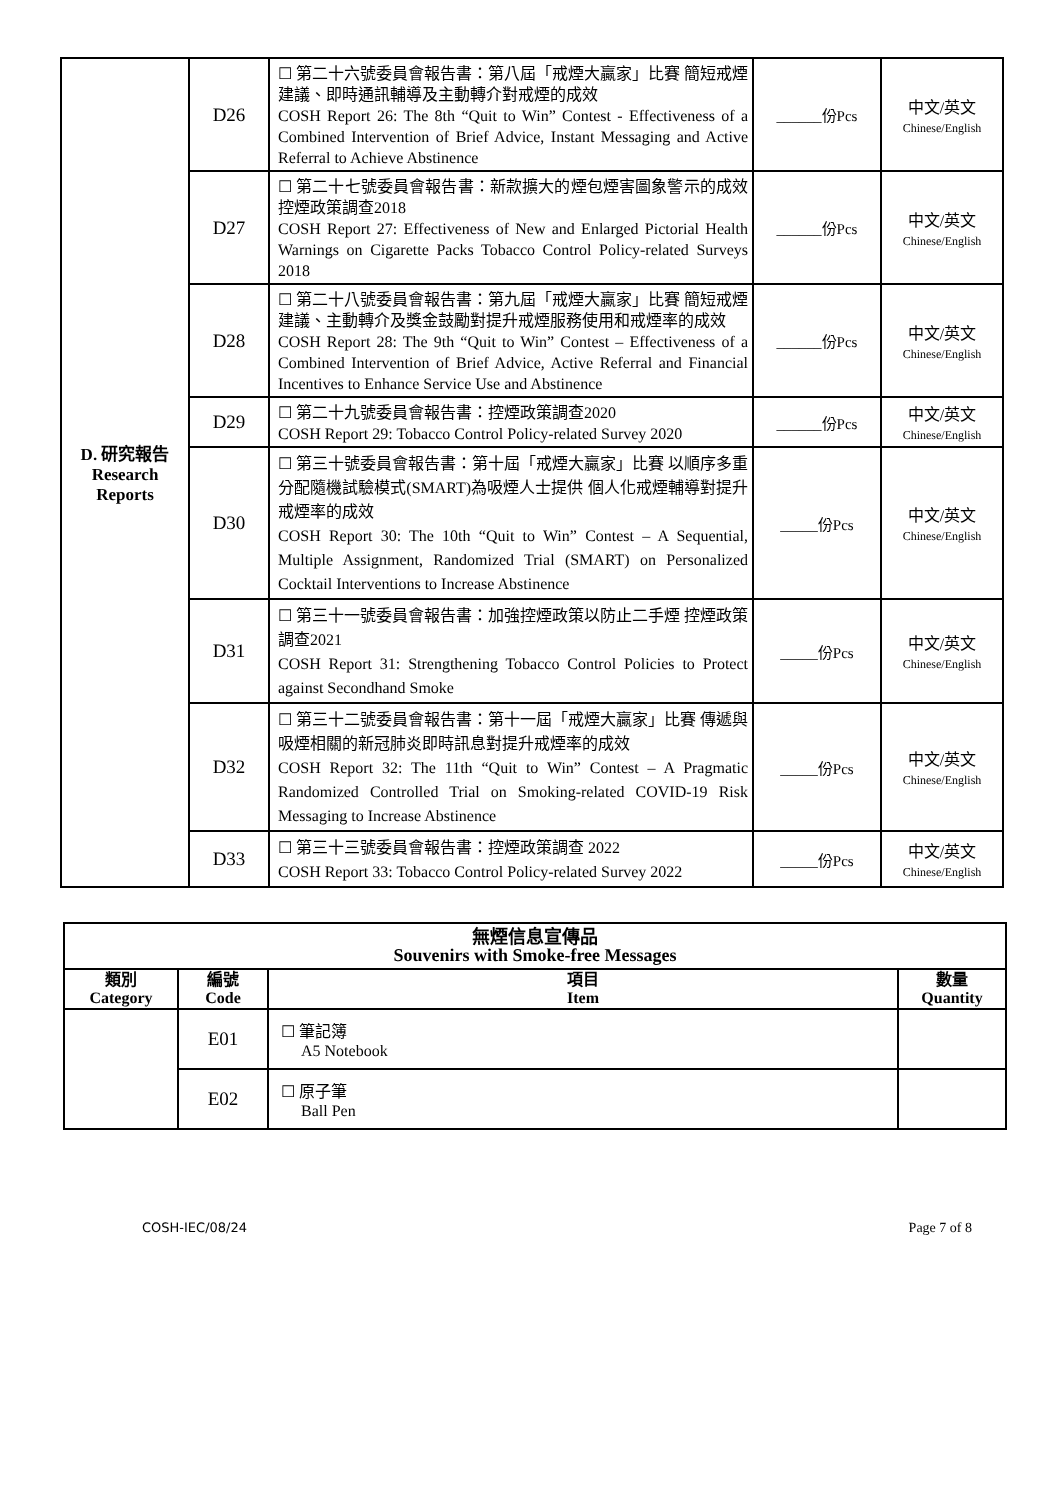| D. 研究報告 Research Reports | D26 | ☐ 第二十六號委員會報告書：第八屆「戒煙大贏家」比賽 簡短戒煙建議、即時通訊輔導及主動轉介對戒煙的成效 COSH Report 26: The 8th “Quit to Win” Contest - Effectiveness of a Combined Intervention of Brief Advice, Instant Messaging and Active Referral to Achieve Abstinence | ______份Pcs | 中文/英文 Chinese/English |
| | D27 | ☐ 第二十七號委員會報告書：新款擴大的煙包煙害圖象警示的成效 控煙政策調查2018 COSH Report 27: Effectiveness of New and Enlarged Pictorial Health Warnings on Cigarette Packs Tobacco Control Policy-related Surveys 2018 | ______份Pcs | 中文/英文 Chinese/English |
| | D28 | ☐ 第二十八號委員會報告書：第九屆「戒煙大贏家」比賽 簡短戒煙建議、主動轉介及獎金鼓勵對提升戒煙服務使用和戒煙率的成效 COSH Report 28: The 9th “Quit to Win” Contest – Effectiveness of a Combined Intervention of Brief Advice, Active Referral and Financial Incentives to Enhance Service Use and Abstinence | ______份Pcs | 中文/英文 Chinese/English |
| | D29 | ☐ 第二十九號委員會報告書：控煙政策調查2020 COSH Report 29: Tobacco Control Policy-related Survey 2020 | ______份Pcs | 中文/英文 Chinese/English |
| | D30 | ☐ 第三十號委員會報告書：第十屆「戒煙大贏家」比賽 以順序多重分配隨機試驗模式(SMART)為吸煙人士提供 個人化戒煙輔導對提升戒煙率的成效 COSH Report 30: The 10th “Quit to Win” Contest – A Sequential, Multiple Assignment, Randomized Trial (SMART) on Personalized Cocktail Interventions to Increase Abstinence | _____份Pcs | 中文/英文 Chinese/English |
| | D31 | ☐ 第三十一號委員會報告書：加強控煙政策以防止二手煙 控煙政策調查2021 COSH Report 31: Strengthening Tobacco Control Policies to Protect against Secondhand Smoke | _____份Pcs | 中文/英文 Chinese/English |
| | D32 | ☐ 第三十二號委員會報告書：第十一屆「戒煙大贏家」比賽 傳遞與吸煙相關的新冠肺炎即時訊息對提升戒煙率的成效 COSH Report 32: The 11th “Quit to Win” Contest – A Pragmatic Randomized Controlled Trial on Smoking-related COVID-19 Risk Messaging to Increase Abstinence | _____份Pcs | 中文/英文 Chinese/English |
| | D33 | ☐ 第三十三號委員會報告書：控煙政策調查 2022 COSH Report 33: Tobacco Control Policy-related Survey 2022 | _____份Pcs | 中文/英文 Chinese/English |
| 無煙信息宣傳品 Souvenirs with Smoke-free Messages | | | |
| --- | --- | --- | --- |
| 類別 Category | 編號 Code | 項目 Item | 數量 Quantity |
| | E01 | ☐ 筆記簿 A5 Notebook | |
| | E02 | ☐ 原子筆 Ball Pen | |
COSH-IEC/08/24 Page 7 of 8